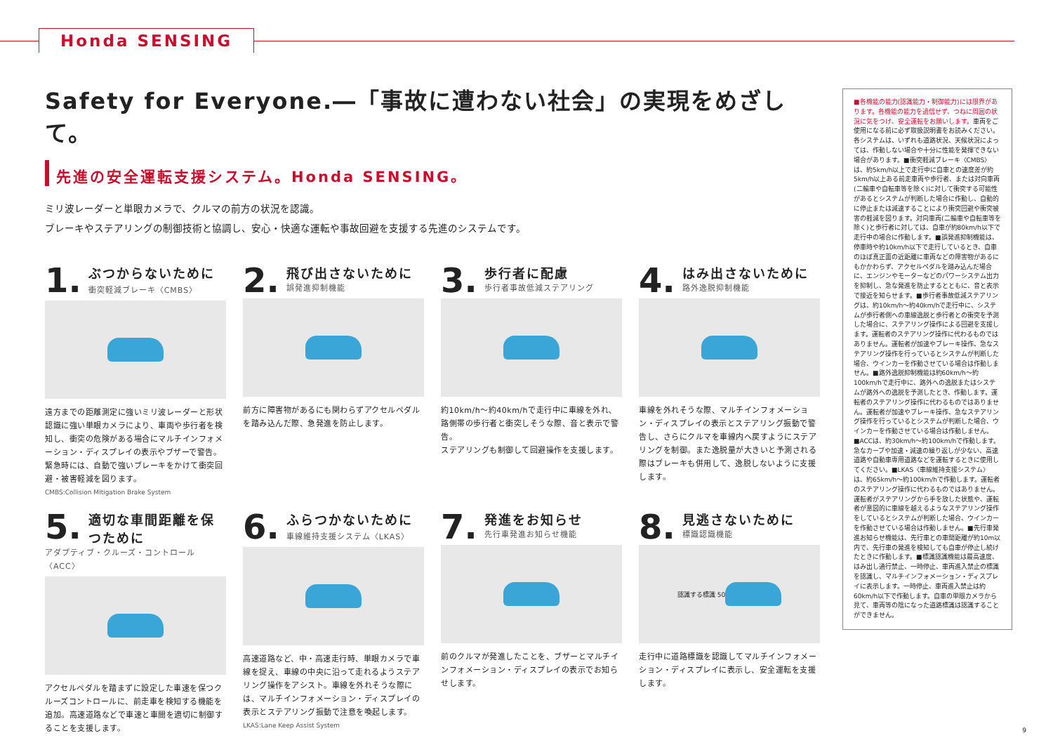Honda SENSING
Safety for Everyone.―「事故に遭わない社会」の実現をめざして。
先進の安全運転支援システム。Honda SENSING。
ミリ波レーダーと単眼カメラで、クルマの前方の状況を認識。
ブレーキやステアリングの制御技術と協調し、安心・快適な運転や事故回避を支援する先進のシステムです。
1.
ぶつからないために
衝突軽減ブレーキ〈CMBS〉
遠方までの距離測定に強いミリ波レーダーと形状認識に強い単眼カメラにより、車両や歩行者を検知し、衝突の危険がある場合にマルチインフォメーション・ディスプレイの表示やブザーで警告。緊急時には、自動で強いブレーキをかけて衝突回避・被害軽減を図ります。
CMBS:Collision Mitigation Brake System
2.
飛び出さないために
誤発進抑制機能
前方に障害物があるにも関わらずアクセルペダルを踏み込んだ際、急発進を防止します。
3.
歩行者に配慮
歩行者事故低減ステアリング
約10km/h〜約40km/hで走行中に車線を外れ、路側帯の歩行者と衝突しそうな際、音と表示で警告。
ステアリングも制御して回避操作を支援します。
4.
はみ出さないために
路外逸脱抑制機能
車線を外れそうな際、マルチインフォメーション・ディスプレイの表示とステアリング振動で警告し、さらにクルマを車線内へ戻すようにステアリングを制御。また逸脱量が大きいと予測される際はブレーキも併用して、逸脱しないように支援します。
5.
適切な車間距離を保つために
アダプティブ・クルーズ・コントロール〈ACC〉
アクセルペダルを踏まずに設定した車速を保つクルーズコントロールに、前走車を検知する機能を追加。高速道路などで車速と車間を適切に制御することを支援します。
6.
ふらつかないために
車線維持支援システム〈LKAS〉
高速道路など、中・高速走行時、単眼カメラで車線を捉え、車線の中央に沿って走れるようステアリング操作をアシスト。車線を外れそうな際には、マルチインフォメーション・ディスプレイの表示とステアリング振動で注意を喚起します。
LKAS:Lane Keep Assist System
7.
発進をお知らせ
先行車発進お知らせ機能
前のクルマが発進したことを、ブザーとマルチインフォメーション・ディスプレイの表示でお知らせします。
8.
見逃さないために
標識認識機能
認識する標識 50
走行中に道路標識を認識してマルチインフォメーション・ディスプレイに表示し、安全運転を支援します。
■各機能の能力(認識能力・制御能力)には限界があります。各機能の能力を過信せず、つねに周囲の状況に気をつけ、安全運転をお願いします。車両をご使用になる前に必ず取扱説明書をお読みください。各システムは、いずれも道路状況、天候状況によっては、作動しない場合や十分に性能を発揮できない場合があります。■衝突軽減ブレーキ〈CMBS〉は、約5km/h以上で走行中に自車との速度差が約5km/h以上ある前走車両や歩行者、または対向車両(二輪車や自転車等を除く)に対して衝突する可能性があるとシステムが判断した場合に作動し、自動的に停止または減速することにより衝突回避や衝突被害の軽減を図ります。対向車両(二輪車や自転車等を除く)と歩行者に対しては、自車が約80km/h以下で走行中の場合に作動します。■誤発進抑制機能は、停車時や約10km/h以下で走行しているとき、自車のほぼ真正面の近距離に車両などの障害物があるにもかかわらず、アクセルペダルを踏み込んだ場合に、エンジンやモーターなどのパワーシステム出力を抑制し、急な発進を防止するとともに、音と表示で接近を知らせます。■歩行者事故低減ステアリングは、約10km/h〜約40km/hで走行中に、システムが歩行者側への車線逸脱と歩行者との衝突を予測した場合に、ステアリング操作による回避を支援します。運転者のステアリング操作に代わるものではありません。運転者が加速やブレーキ操作、急なステアリング操作を行っているとシステムが判断した場合、ウインカーを作動させている場合は作動しません。■路外逸脱抑制機能は約60km/h〜約100km/hで走行中に、路外への逸脱またはシステムが路外への逸脱を予測したとき、作動します。運転者のステアリング操作に代わるものではありません。運転者が加速やブレーキ操作、急なステアリング操作を行っているとシステムが判断した場合、ウインカーを作動させている場合は作動しません。■ACCは、約30km/h〜約100km/hで作動します。急なカーブや加速・減速の繰り返しが少ない、高速道路や自動車専用道路などを運転するときに使用してください。■LKAS〈車線維持支援システム〉は、約65km/h〜約100km/hで作動します。運転者のステアリング操作に代わるものではありません。運転者がステアリングから手を放した状態や、運転者が意図的に車線を越えるようなステアリング操作をしているとシステムが判断した場合、ウインカーを作動させている場合は作動しません。■先行車発進お知らせ機能は、先行車との車間距離が約10m以内で、先行車の発進を検知しても自車が停止し続けたときに作動します。■標識認識機能は最高速度、はみ出し通行禁止、一時停止、車両進入禁止の標識を認識し、マルチインフォメーション・ディスプレイに表示します。一時停止、車両進入禁止は約60km/h以下で作動します。自車の単眼カメラから見て、車両等の陰になった道路標識は認識することができません。
9